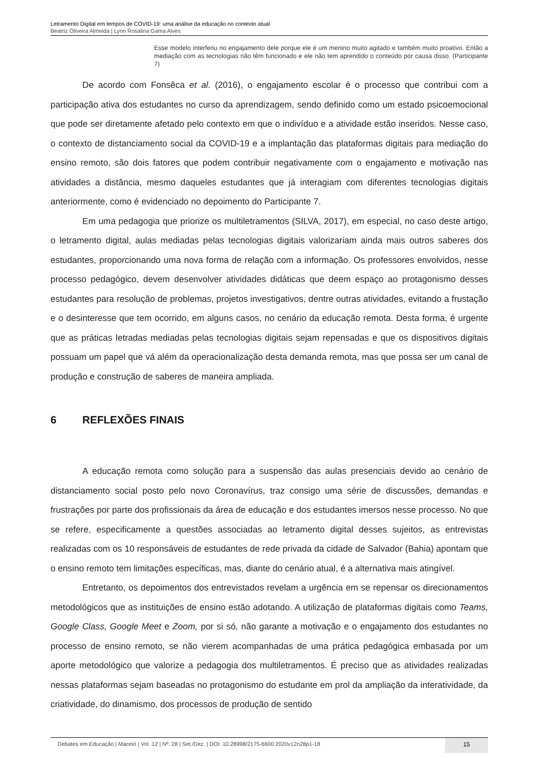Letramento Digital em tempos de COVID-19: uma análise da educação no contexto atual
Beatriz Oliveira Almeida | Lynn Rosalina Gama Alves
Esse modelo interferiu no engajamento dele porque ele é um menino muito agitado e também muito proativo. Então a mediação com as tecnologias não têm funcionado e ele não tem aprendido o conteúdo por causa disso. (Participante 7)
De acordo com Fonsêca et al. (2016), o engajamento escolar é o processo que contribui com a participação ativa dos estudantes no curso da aprendizagem, sendo definido como um estado psicoemocional que pode ser diretamente afetado pelo contexto em que o indivíduo e a atividade estão inseridos. Nesse caso, o contexto de distanciamento social da COVID-19 e a implantação das plataformas digitais para mediação do ensino remoto, são dois fatores que podem contribuir negativamente com o engajamento e motivação nas atividades a distância, mesmo daqueles estudantes que já interagiam com diferentes tecnologias digitais anteriormente, como é evidenciado no depoimento do Participante 7.
Em uma pedagogia que priorize os multiletramentos (SILVA, 2017), em especial, no caso deste artigo, o letramento digital, aulas mediadas pelas tecnologias digitais valorizariam ainda mais outros saberes dos estudantes, proporcionando uma nova forma de relação com a informação. Os professores envolvidos, nesse processo pedagógico, devem desenvolver atividades didáticas que deem espaço ao protagonismo desses estudantes para resolução de problemas, projetos investigativos, dentre outras atividades, evitando a frustação e o desinteresse que tem ocorrido, em alguns casos, no cenário da educação remota. Desta forma, é urgente que as práticas letradas mediadas pelas tecnologias digitais sejam repensadas e que os dispositivos digitais possuam um papel que vá além da operacionalização desta demanda remota, mas que possa ser um canal de produção e construção de saberes de maneira ampliada.
6 REFLEXÕES FINAIS
A educação remota como solução para a suspensão das aulas presenciais devido ao cenário de distanciamento social posto pelo novo Coronavírus, traz consigo uma série de discussões, demandas e frustrações por parte dos profissionais da área de educação e dos estudantes imersos nesse processo. No que se refere, especificamente a questões associadas ao letramento digital desses sujeitos, as entrevistas realizadas com os 10 responsáveis de estudantes de rede privada da cidade de Salvador (Bahia) apontam que o ensino remoto tem limitações específicas, mas, diante do cenário atual, é a alternativa mais atingível.
Entretanto, os depoimentos dos entrevistados revelam a urgência em se repensar os direcionamentos metodológicos que as instituições de ensino estão adotando. A utilização de plataformas digitais como Teams, Google Class, Google Meet e Zoom, por si só, não garante a motivação e o engajamento dos estudantes no processo de ensino remoto, se não vierem acompanhadas de uma prática pedagógica embasada por um aporte metodológico que valorize a pedagogia dos multiletramentos. É preciso que as atividades realizadas nessas plataformas sejam baseadas no protagonismo do estudante em prol da ampliação da interatividade, da criatividade, do dinamismo, dos processos de produção de sentido
Debates em Educação | Maceió | Vol. 12 | Nº. 28 | Set./Dez. | DOI: 10.28998/2175-6600.2020v12n28p1-18
15